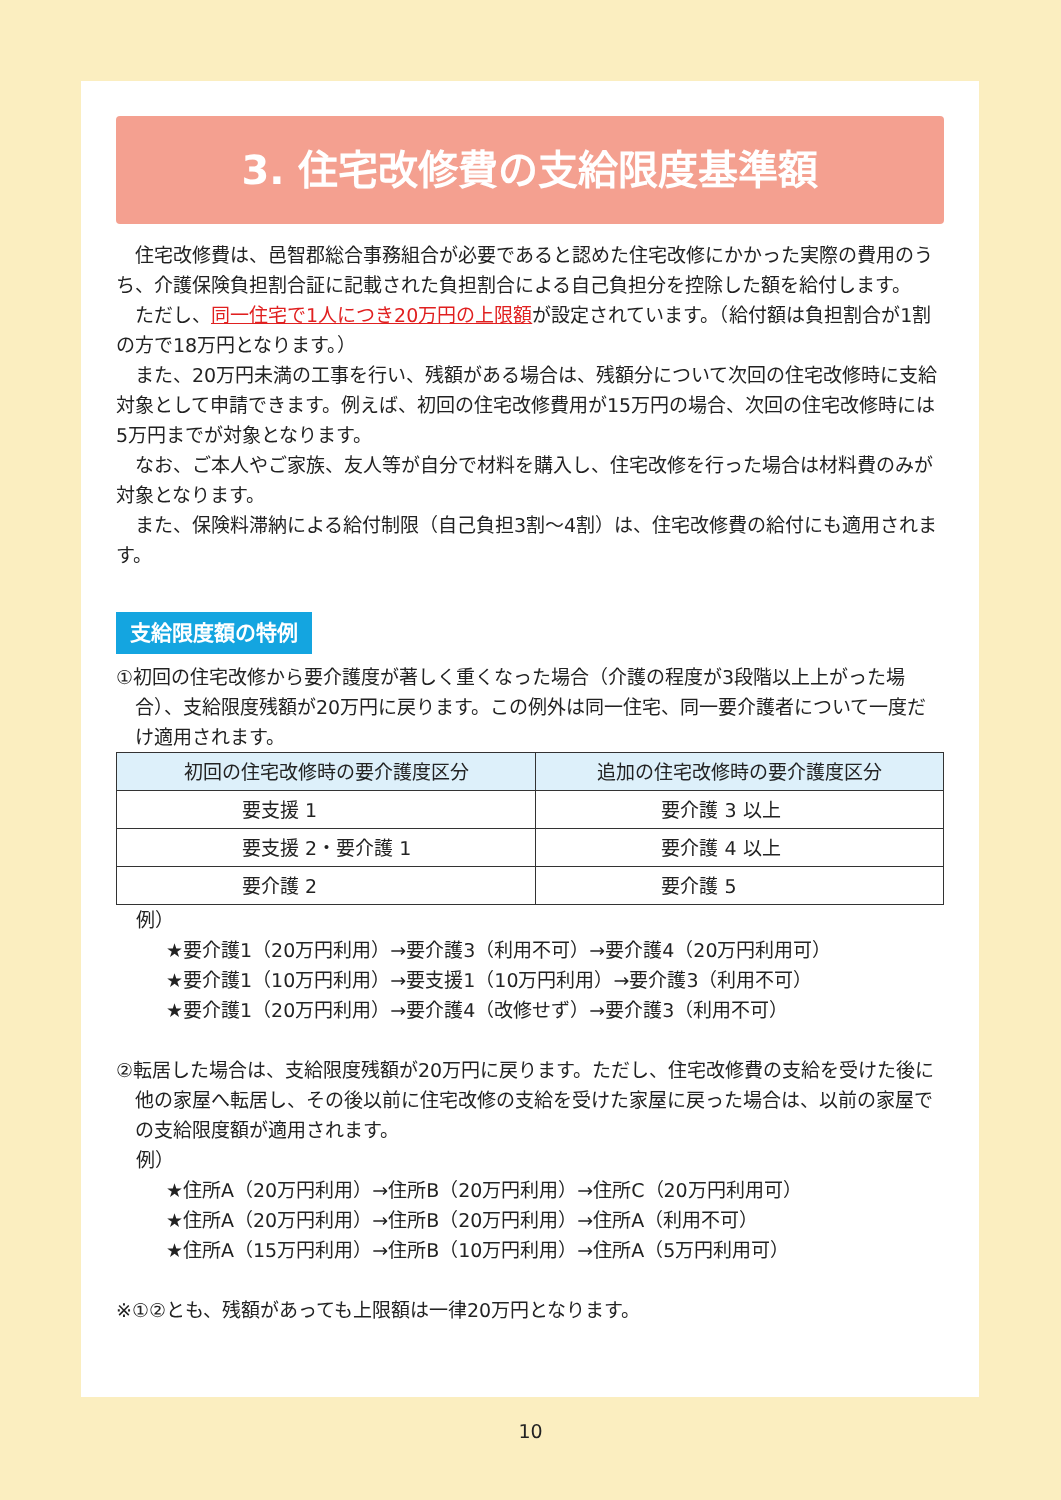3. 住宅改修費の支給限度基準額
住宅改修費は、邑智郡総合事務組合が必要であると認めた住宅改修にかかった実際の費用のうち、介護保険負担割合証に記載された負担割合による自己負担分を控除した額を給付します。
ただし、同一住宅で1人につき20万円の上限額が設定されています。（給付額は負担割合が1割の方で18万円となります。）
また、20万円未満の工事を行い、残額がある場合は、残額分について次回の住宅改修時に支給対象として申請できます。例えば、初回の住宅改修費用が15万円の場合、次回の住宅改修時には5万円までが対象となります。
なお、ご本人やご家族、友人等が自分で材料を購入し、住宅改修を行った場合は材料費のみが対象となります。
また、保険料滞納による給付制限（自己負担3割～4割）は、住宅改修費の給付にも適用されます。
支給限度額の特例
①初回の住宅改修から要介護度が著しく重くなった場合（介護の程度が3段階以上上がった場合）、支給限度残額が20万円に戻ります。この例外は同一住宅、同一要介護者について一度だけ適用されます。
| 初回の住宅改修時の要介護度区分 | 追加の住宅改修時の要介護度区分 |
| --- | --- |
| 要支援 1 | 要介護 3 以上 |
| 要支援 2・要介護 1 | 要介護 4 以上 |
| 要介護 2 | 要介護 5 |
例）
★要介護1（20万円利用）→要介護3（利用不可）→要介護4（20万円利用可）
★要介護1（10万円利用）→要支援1（10万円利用）→要介護3（利用不可）
★要介護1（20万円利用）→要介護4（改修せず）→要介護3（利用不可）
②転居した場合は、支給限度残額が20万円に戻ります。ただし、住宅改修費の支給を受けた後に他の家屋へ転居し、その後以前に住宅改修の支給を受けた家屋に戻った場合は、以前の家屋での支給限度額が適用されます。
例）
★住所A（20万円利用）→住所B（20万円利用）→住所C（20万円利用可）
★住所A（20万円利用）→住所B（20万円利用）→住所A（利用不可）
★住所A（15万円利用）→住所B（10万円利用）→住所A（5万円利用可）
※①②とも、残額があっても上限額は一律20万円となります。
10